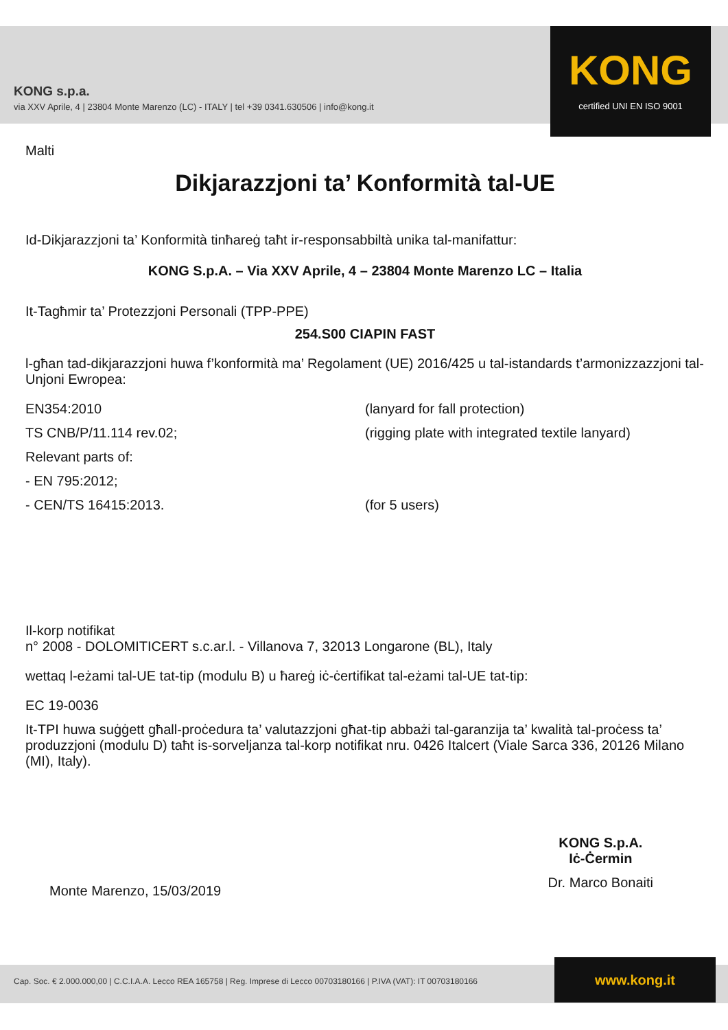KONG s.p.a.
via XXV Aprile, 4 | 23804 Monte Marenzo (LC) - ITALY | tel +39 0341.630506 | info@kong.it
KONG
certified UNI EN ISO 9001
Malti
Dikjarazzjoni ta’ Konformità tal-UE
Id-Dikjarazzjoni ta’ Konformità tinħareġ taħt ir-responsabbiltà unika tal-manifattur:
KONG S.p.A. – Via XXV Aprile, 4 – 23804 Monte Marenzo LC – Italia
It-Tagħmir ta’ Protezzjoni Personali (TPP-PPE)
254.S00 CIAPIN FAST
l-għan tad-dikjarazzjoni huwa f’konformità ma’ Regolament (UE) 2016/425 u tal-istandards t’armonizzazzjoni tal-Unjoni Ewropea:
EN354:2010 (lanyard for fall protection)
TS CNB/P/11.114 rev.02; (rigging plate with integrated textile lanyard)
Relevant parts of:
- EN 795:2012;
- CEN/TS 16415:2013. (for 5 users)
Il-korp notifikat
n° 2008 - DOLOMITICERT s.c.ar.l. - Villanova 7, 32013 Longarone (BL), Italy
wettaq l-eżami tal-UE tat-tip (modulu B) u ħareġ iċ-ċertifikat tal-eżami tal-UE tat-tip:
EC 19-0036
It-TPI huwa suġġett għall-proċedura ta’ valutazzjoni għat-tip abbażi tal-garanzija ta’ kwalità tal-proċess ta’ produzzjoni (modulu D) taħt is-sorveljanza tal-korp notifikat nru. 0426 Italcert (Viale Sarca 336, 20126 Milano (MI), Italy).
Monte Marenzo, 15/03/2019
KONG S.p.A.
Iċ-Ċermin
Dr. Marco Bonaiti
Cap. Soc. € 2.000.000,00 | C.C.I.A.A. Lecco REA 165758 | Reg. Imprese di Lecco 00703180166 | P.IVA (VAT): IT 00703180166 www.kong.it